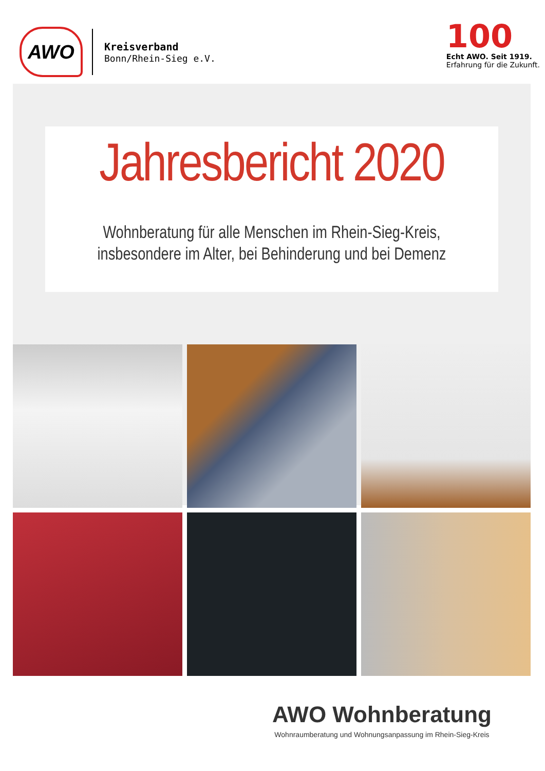AWO
Kreisverband
Bonn/Rhein-Sieg e.V.
100
Echt AWO. Seit 1919.
Erfahrung für die Zukunft.
Jahresbericht 2020
Wohnberatung für alle Menschen im Rhein-Sieg-Kreis,
insbesondere im Alter, bei Behinderung und bei Demenz
AWO Wohnberatung
Wohnraumberatung und Wohnungsanpassung im Rhein-Sieg-Kreis